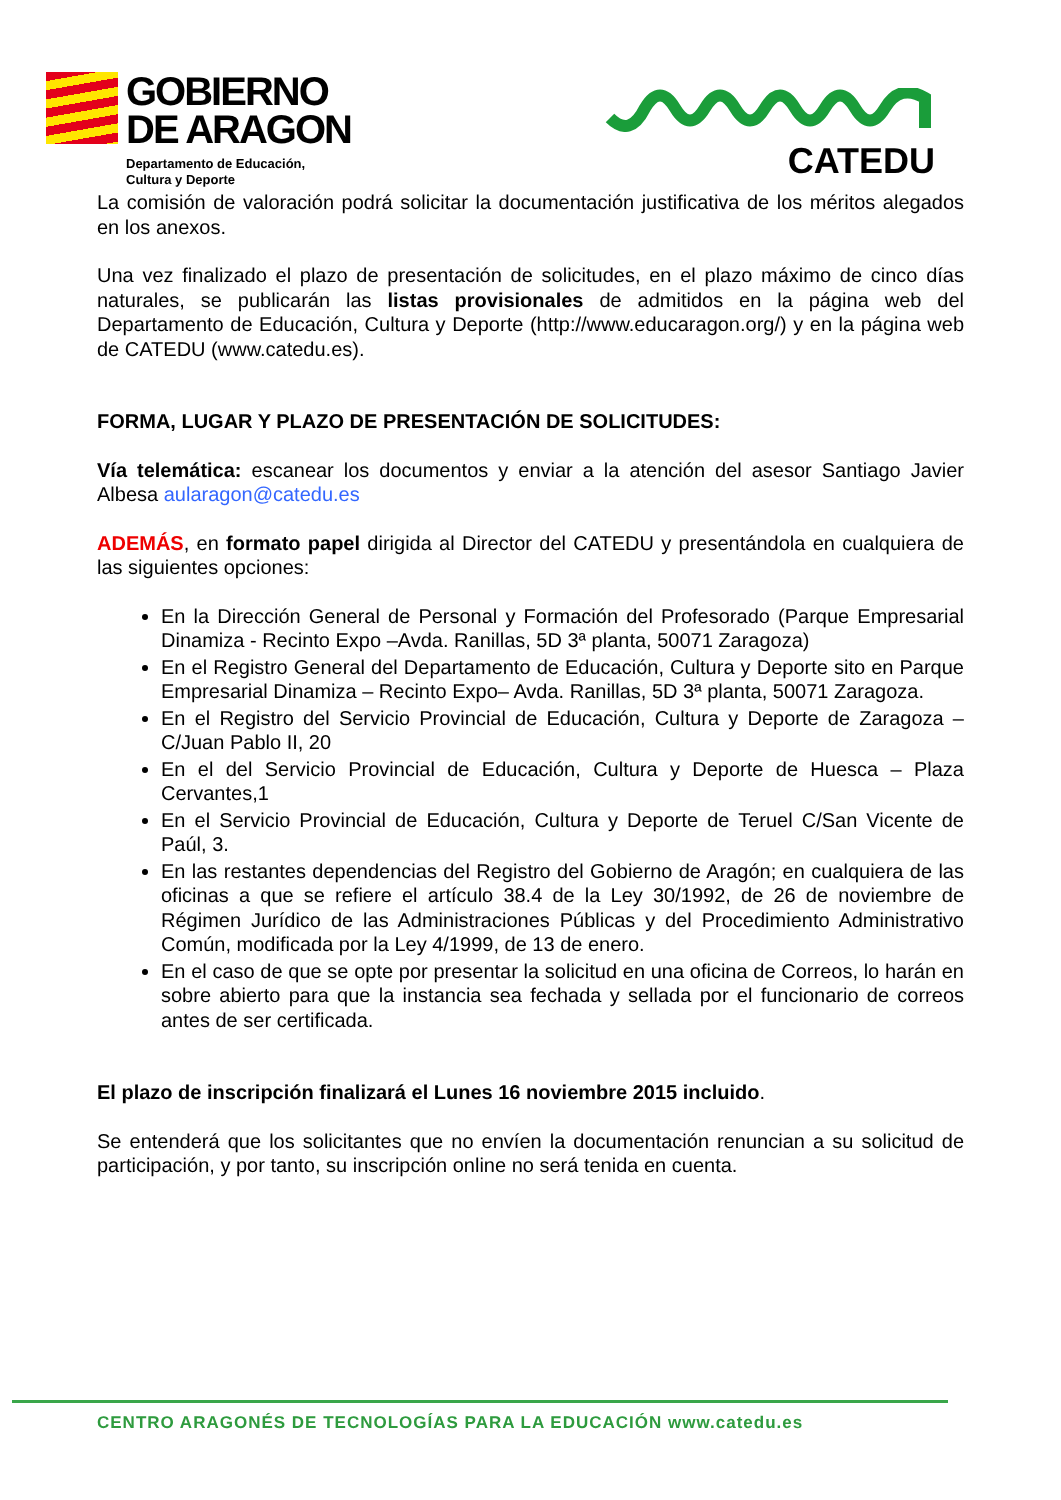GOBIERNO
DE ARAGON
Departamento de Educación,
Cultura y Deporte
CATEDU
La comisión de valoración podrá solicitar la documentación justificativa de los méritos alegados en los anexos.
Una vez finalizado el plazo de presentación de solicitudes, en el plazo máximo de cinco días naturales, se publicarán las listas provisionales de admitidos en la página web del Departamento de Educación, Cultura y Deporte (http://www.educaragon.org/) y en la página web de CATEDU (www.catedu.es).
FORMA, LUGAR Y PLAZO DE PRESENTACIÓN DE SOLICITUDES:
Vía telemática: escanear los documentos y enviar a la atención del asesor Santiago Javier Albesa aularagon@catedu.es
ADEMÁS, en formato papel dirigida al Director del CATEDU y presentándola en cualquiera de las siguientes opciones:
En la Dirección General de Personal y Formación del Profesorado (Parque Empresarial Dinamiza - Recinto Expo –Avda. Ranillas, 5D 3ª planta, 50071 Zaragoza)
En el Registro General del Departamento de Educación, Cultura y Deporte sito en Parque Empresarial Dinamiza – Recinto Expo– Avda. Ranillas, 5D 3ª planta, 50071 Zaragoza.
En el Registro del Servicio Provincial de Educación, Cultura y Deporte de Zaragoza – C/Juan Pablo II, 20
En el del Servicio Provincial de Educación, Cultura y Deporte de Huesca – Plaza Cervantes,1
En el Servicio Provincial de Educación, Cultura y Deporte de Teruel C/San Vicente de Paúl, 3.
En las restantes dependencias del Registro del Gobierno de Aragón; en cualquiera de las oficinas a que se refiere el artículo 38.4 de la Ley 30/1992, de 26 de noviembre de Régimen Jurídico de las Administraciones Públicas y del Procedimiento Administrativo Común, modificada por la Ley 4/1999, de 13 de enero.
En el caso de que se opte por presentar la solicitud en una oficina de Correos, lo harán en sobre abierto para que la instancia sea fechada y sellada por el funcionario de correos antes de ser certificada.
El plazo de inscripción finalizará el Lunes 16 noviembre 2015 incluido.
Se entenderá que los solicitantes que no envíen la documentación renuncian a su solicitud de participación, y por tanto, su inscripción online no será tenida en cuenta.
CENTRO ARAGONÉS DE TECNOLOGÍAS PARA LA EDUCACIÓN www.catedu.es